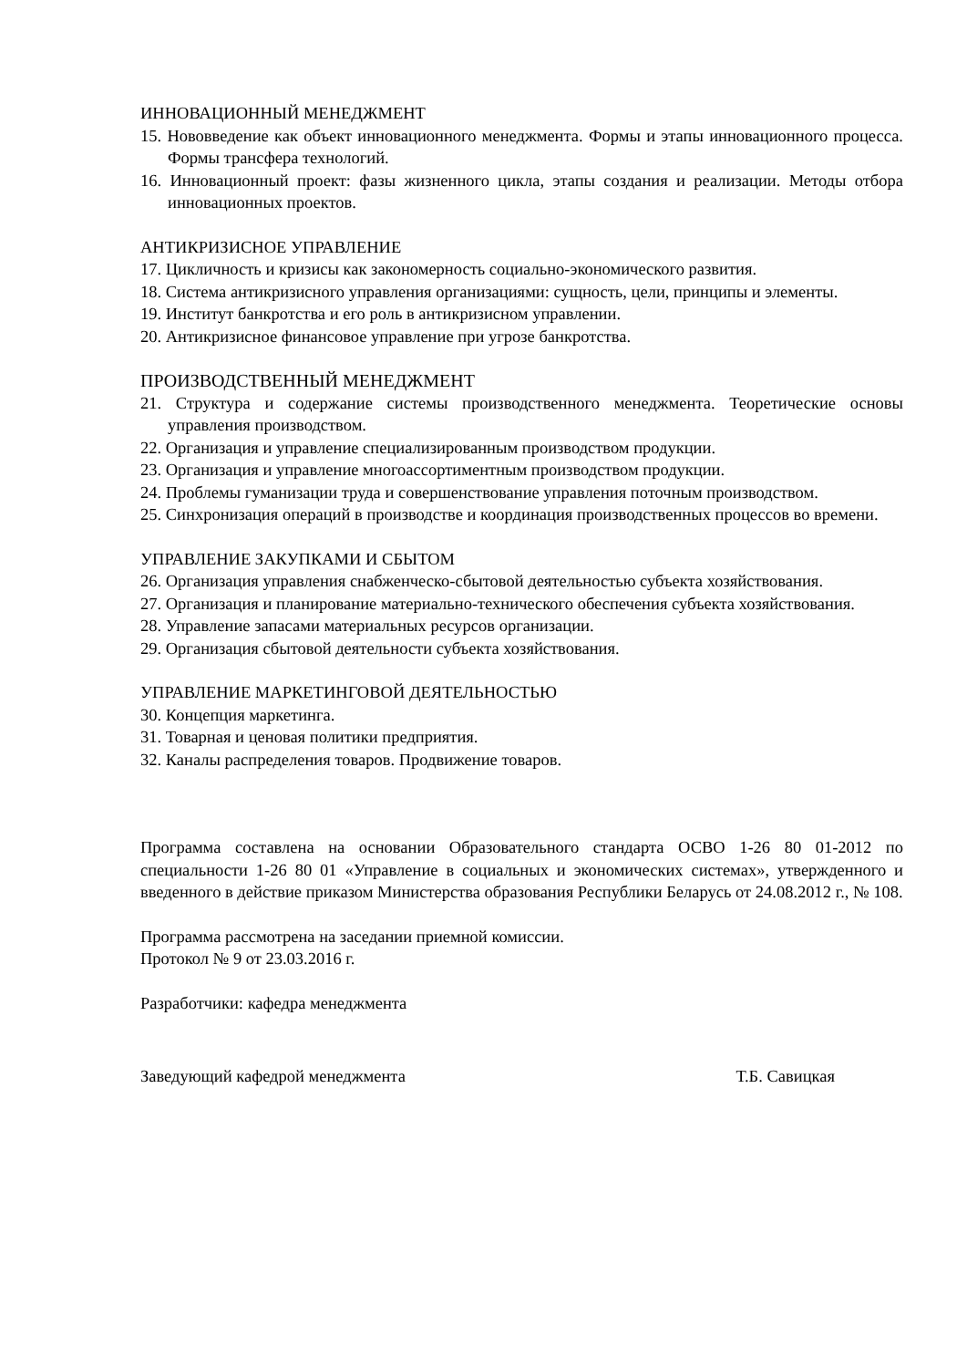ИННОВАЦИОННЫЙ МЕНЕДЖМЕНТ
15. Нововведение как объект инновационного менеджмента. Формы и этапы инновационного процесса. Формы трансфера технологий.
16. Инновационный проект: фазы жизненного цикла, этапы создания и реализации. Методы отбора инновационных проектов.
АНТИКРИЗИСНОЕ УПРАВЛЕНИЕ
17. Цикличность и кризисы как закономерность социально-экономического развития.
18. Система антикризисного управления организациями: сущность, цели, принципы и элементы.
19. Институт банкротства и его роль в антикризисном управлении.
20. Антикризисное финансовое управление при угрозе банкротства.
ПРОИЗВОДСТВЕННЫЙ МЕНЕДЖМЕНТ
21. Структура и содержание системы производственного менеджмента. Теоретические основы управления производством.
22. Организация и управление специализированным производством продукции.
23. Организация и управление многоассортиментным производством продукции.
24. Проблемы гуманизации труда и совершенствование управления поточным производством.
25. Синхронизация операций в производстве и координация производственных процессов во времени.
УПРАВЛЕНИЕ ЗАКУПКАМИ И СБЫТОМ
26. Организация управления снабженческо-сбытовой деятельностью субъекта хозяйствования.
27. Организация и планирование материально-технического обеспечения субъекта хозяйствования.
28. Управление запасами материальных ресурсов организации.
29. Организация сбытовой деятельности субъекта хозяйствования.
УПРАВЛЕНИЕ МАРКЕТИНГОВОЙ ДЕЯТЕЛЬНОСТЬЮ
30. Концепция маркетинга.
31. Товарная и ценовая политики предприятия.
32. Каналы распределения товаров. Продвижение товаров.
Программа составлена на основании Образовательного стандарта ОСВО 1-26 80 01-2012 по специальности 1-26 80 01 «Управление в социальных и экономических системах», утвержденного и введенного в действие приказом Министерства образования Республики Беларусь от 24.08.2012 г., № 108.
Программа рассмотрена на заседании приемной комиссии.
Протокол № 9 от 23.03.2016 г.
Разработчики: кафедра менеджмента
Заведующий кафедрой менеджмента Т.Б. Савицкая